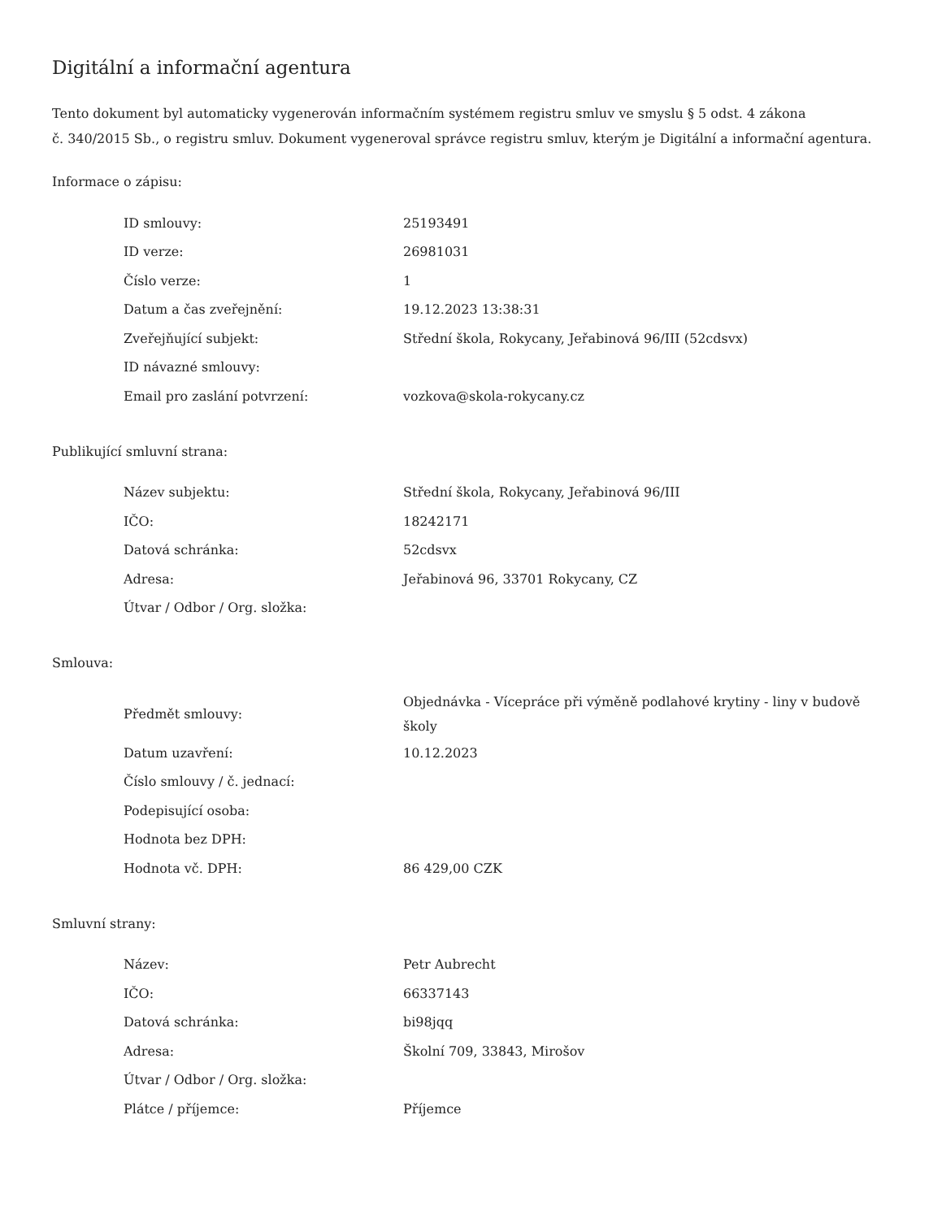Digitální a informační agentura
Tento dokument byl automaticky vygenerován informačním systémem registru smluv ve smyslu § 5 odst. 4 zákona
č. 340/2015 Sb., o registru smluv. Dokument vygeneroval správce registru smluv, kterým je Digitální a informační agentura.
Informace o zápisu:
| ID smlouvy: | 25193491 |
| ID verze: | 26981031 |
| Číslo verze: | 1 |
| Datum a čas zveřejnění: | 19.12.2023 13:38:31 |
| Zveřejňující subjekt: | Střední škola, Rokycany, Jeřabinová 96/III (52cdsvx) |
| ID návazné smlouvy: | |
| Email pro zaslání potvrzení: | vozkova@skola-rokycany.cz |
Publikující smluvní strana:
| Název subjektu: | Střední škola, Rokycany, Jeřabinová 96/III |
| IČO: | 18242171 |
| Datová schránka: | 52cdsvx |
| Adresa: | Jeřabinová 96, 33701 Rokycany, CZ |
| Útvar / Odbor / Org. složka: | |
Smlouva:
| Předmět smlouvy: | Objednávka - Vícepráce při výměně podlahové krytiny - liny v budově školy |
| Datum uzavření: | 10.12.2023 |
| Číslo smlouvy / č. jednací: | |
| Podepisující osoba: | |
| Hodnota bez DPH: | |
| Hodnota vč. DPH: | 86 429,00 CZK |
Smluvní strany:
| Název: | Petr Aubrecht |
| IČO: | 66337143 |
| Datová schránka: | bi98jqq |
| Adresa: | Školní 709, 33843, Mirošov |
| Útvar / Odbor / Org. složka: | |
| Plátce / příjemce: | Příjemce |